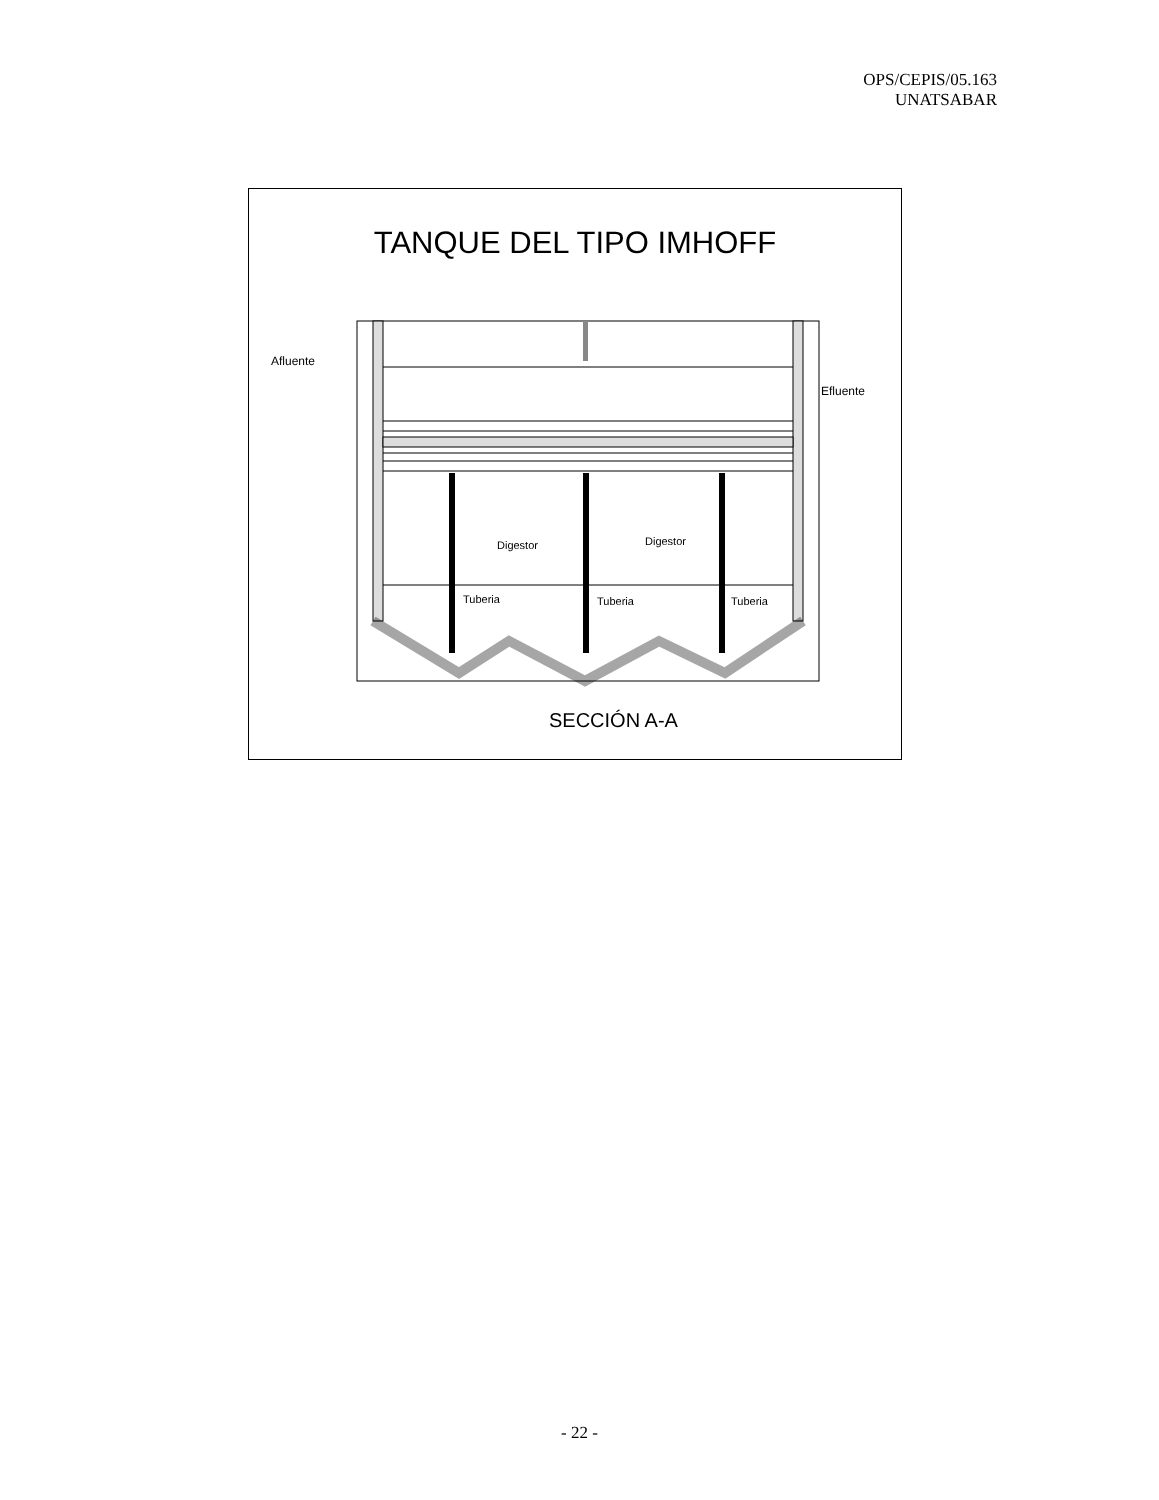OPS/CEPIS/05.163
UNATSABAR
TANQUE DEL TIPO IMHOFF
Afluente
Efluente
Digestor
Digestor
Tuberia
Tuberia
Tuberia
SECCIÓN A-A
- 22 -